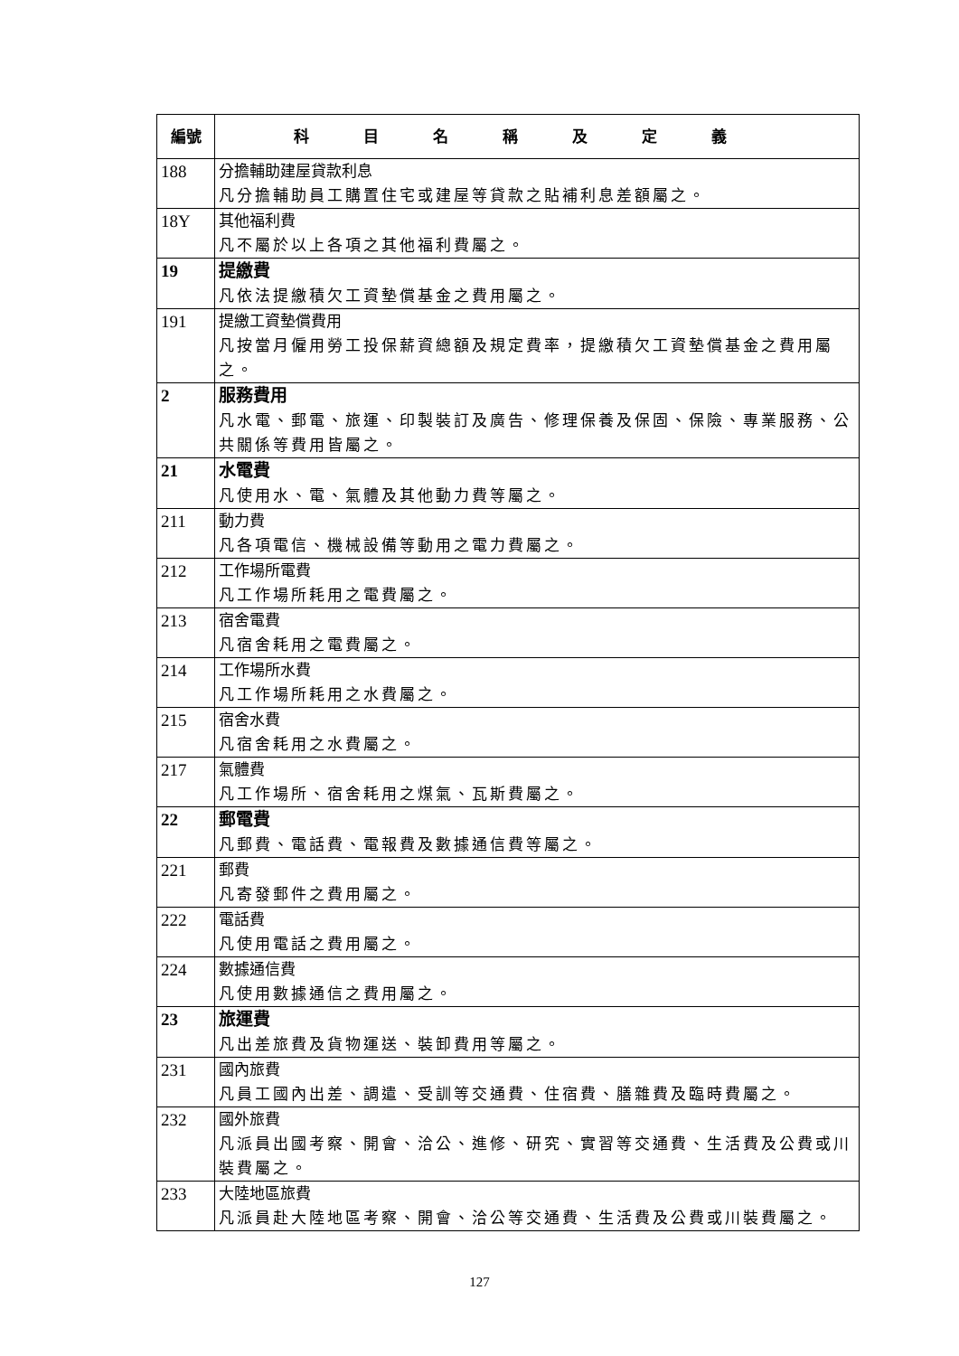| 編號 | 科目名稱及定義 |
| --- | --- |
| 188 | 分擔輔助建屋貸款利息 凡分擔輔助員工購置住宅或建屋等貸款之貼補利息差額屬之。 |
| 18Y | 其他福利費 凡不屬於以上各項之其他福利費屬之。 |
| 19 | 提繳費 凡依法提繳積欠工資墊償基金之費用屬之。 |
| 191 | 提繳工資墊償費用 凡按當月僱用勞工投保薪資總額及規定費率，提繳積欠工資墊償基金之費用屬之。 |
| 2 | 服務費用 凡水電、郵電、旅運、印製裝訂及廣告、修理保養及保固、保險、專業服務、公共關係等費用皆屬之。 |
| 21 | 水電費 凡使用水、電、氣體及其他動力費等屬之。 |
| 211 | 動力費 凡各項電信、機械設備等動用之電力費屬之。 |
| 212 | 工作場所電費 凡工作場所耗用之電費屬之。 |
| 213 | 宿舍電費 凡宿舍耗用之電費屬之。 |
| 214 | 工作場所水費 凡工作場所耗用之水費屬之。 |
| 215 | 宿舍水費 凡宿舍耗用之水費屬之。 |
| 217 | 氣體費 凡工作場所、宿舍耗用之煤氣、瓦斯費屬之。 |
| 22 | 郵電費 凡郵費、電話費、電報費及數據通信費等屬之。 |
| 221 | 郵費 凡寄發郵件之費用屬之。 |
| 222 | 電話費 凡使用電話之費用屬之。 |
| 224 | 數據通信費 凡使用數據通信之費用屬之。 |
| 23 | 旅運費 凡出差旅費及貨物運送、裝卸費用等屬之。 |
| 231 | 國內旅費 凡員工國內出差、調遣、受訓等交通費、住宿費、膳雜費及臨時費屬之。 |
| 232 | 國外旅費 凡派員出國考察、開會、洽公、進修、研究、實習等交通費、生活費及公費或川裝費屬之。 |
| 233 | 大陸地區旅費 凡派員赴大陸地區考察、開會、洽公等交通費、生活費及公費或川裝費屬之。 |
127